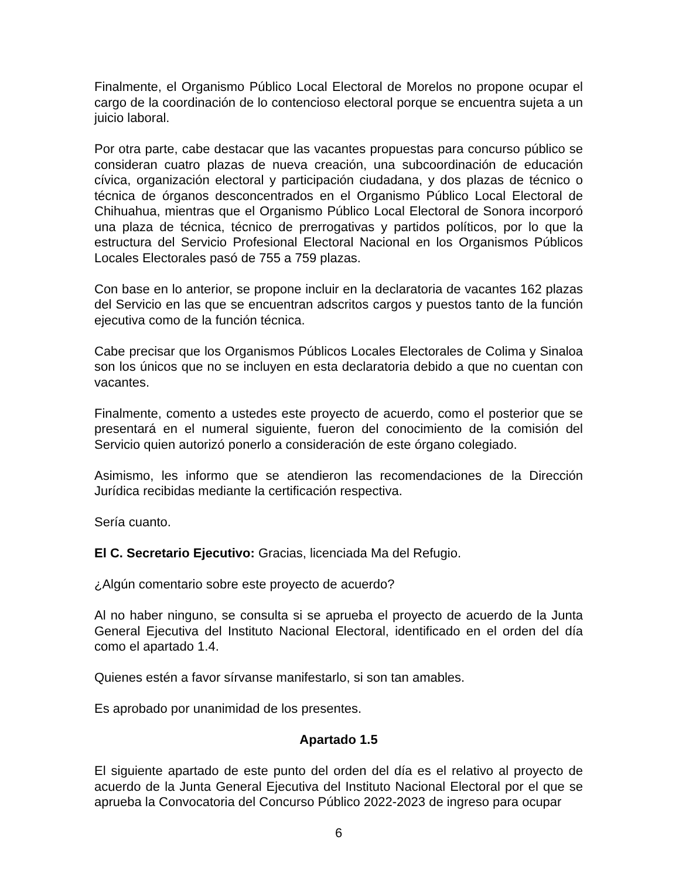Finalmente, el Organismo Público Local Electoral de Morelos no propone ocupar el cargo de la coordinación de lo contencioso electoral porque se encuentra sujeta a un juicio laboral.
Por otra parte, cabe destacar que las vacantes propuestas para concurso público se consideran cuatro plazas de nueva creación, una subcoordinación de educación cívica, organización electoral y participación ciudadana, y dos plazas de técnico o técnica de órganos desconcentrados en el Organismo Público Local Electoral de Chihuahua, mientras que el Organismo Público Local Electoral de Sonora incorporó una plaza de técnica, técnico de prerrogativas y partidos políticos, por lo que la estructura del Servicio Profesional Electoral Nacional en los Organismos Públicos Locales Electorales pasó de 755 a 759 plazas.
Con base en lo anterior, se propone incluir en la declaratoria de vacantes 162 plazas del Servicio en las que se encuentran adscritos cargos y puestos tanto de la función ejecutiva como de la función técnica.
Cabe precisar que los Organismos Públicos Locales Electorales de Colima y Sinaloa son los únicos que no se incluyen en esta declaratoria debido a que no cuentan con vacantes.
Finalmente, comento a ustedes este proyecto de acuerdo, como el posterior que se presentará en el numeral siguiente, fueron del conocimiento de la comisión del Servicio quien autorizó ponerlo a consideración de este órgano colegiado.
Asimismo, les informo que se atendieron las recomendaciones de la Dirección Jurídica recibidas mediante la certificación respectiva.
Sería cuanto.
El C. Secretario Ejecutivo: Gracias, licenciada Ma del Refugio.
¿Algún comentario sobre este proyecto de acuerdo?
Al no haber ninguno, se consulta si se aprueba el proyecto de acuerdo de la Junta General Ejecutiva del Instituto Nacional Electoral, identificado en el orden del día como el apartado 1.4.
Quienes estén a favor sírvanse manifestarlo, si son tan amables.
Es aprobado por unanimidad de los presentes.
Apartado 1.5
El siguiente apartado de este punto del orden del día es el relativo al proyecto de acuerdo de la Junta General Ejecutiva del Instituto Nacional Electoral por el que se aprueba la Convocatoria del Concurso Público 2022-2023 de ingreso para ocupar
6